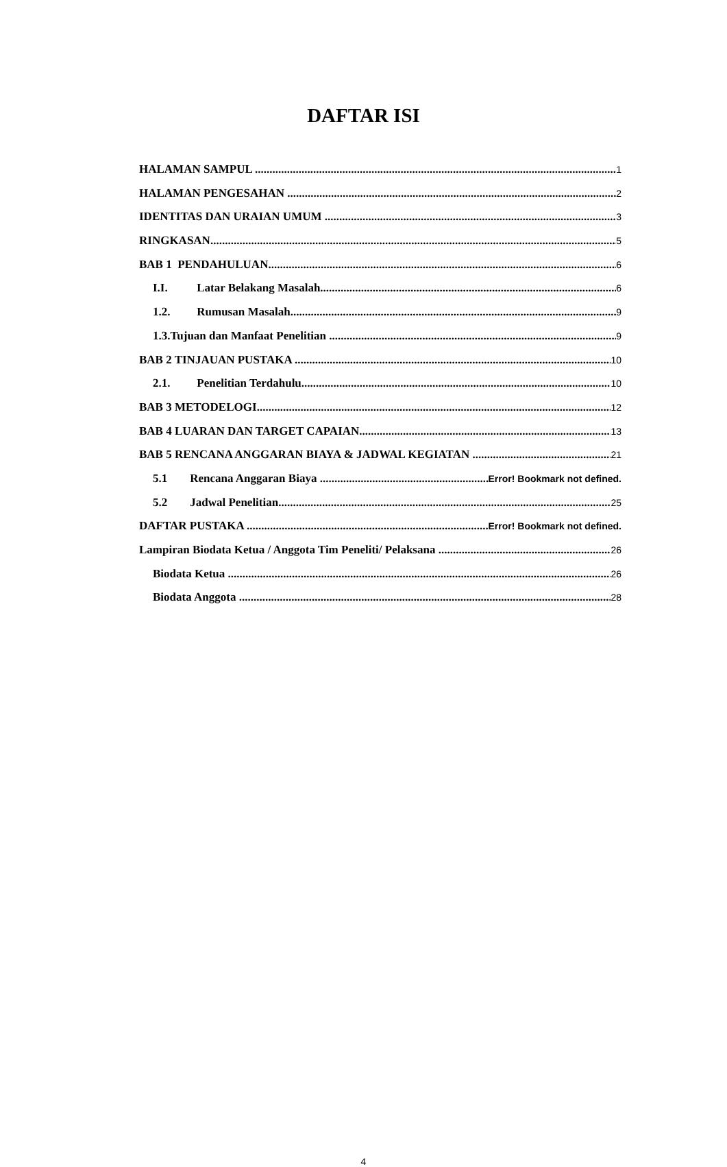DAFTAR ISI
HALAMAN SAMPUL 1
HALAMAN PENGESAHAN 2
IDENTITAS DAN URAIAN UMUM 3
RINGKASAN 5
BAB 1 PENDAHULUAN 6
I.I. Latar Belakang Masalah 6
1.2. Rumusan Masalah 9
1.3.Tujuan dan Manfaat Penelitian 9
BAB 2 TINJAUAN PUSTAKA 10
2.1. Penelitian Terdahulu 10
BAB 3 METODELOGI 12
BAB 4 LUARAN DAN TARGET CAPAIAN 13
BAB 5 RENCANA ANGGARAN BIAYA & JADWAL KEGIATAN 21
5.1 Rencana Anggaran Biaya Error! Bookmark not defined.
5.2 Jadwal Penelitian 25
DAFTAR PUSTAKA Error! Bookmark not defined.
Lampiran Biodata Ketua / Anggota Tim Peneliti/ Pelaksana 26
Biodata Ketua 26
Biodata Anggota 28
4